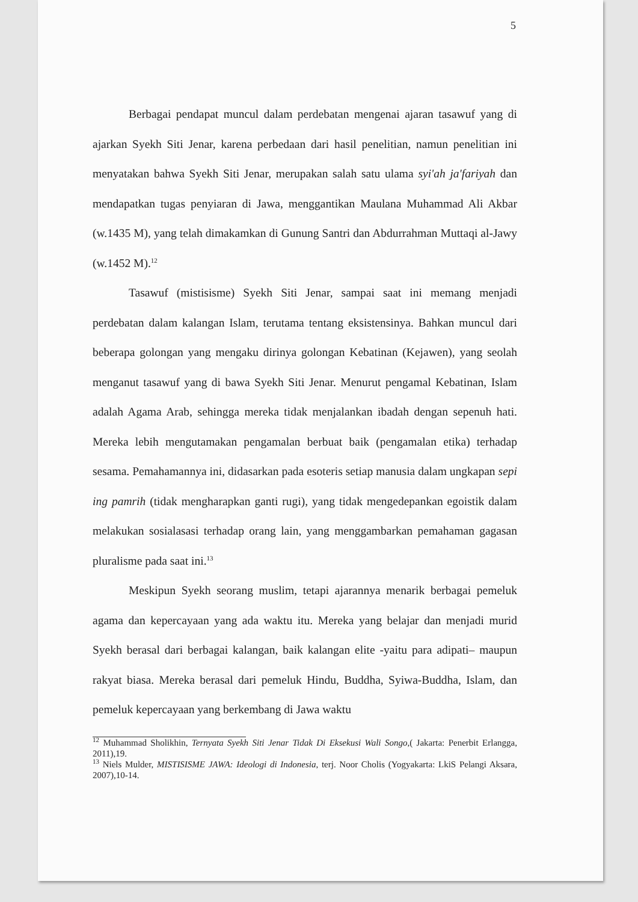5
Berbagai pendapat muncul dalam perdebatan mengenai ajaran tasawuf yang di ajarkan Syekh Siti Jenar, karena perbedaan dari hasil penelitian, namun penelitian ini menyatakan bahwa Syekh Siti Jenar, merupakan salah satu ulama syi'ah ja'fariyah dan mendapatkan tugas penyiaran di Jawa, menggantikan Maulana Muhammad Ali Akbar (w.1435 M), yang telah dimakamkan di Gunung Santri dan Abdurrahman Muttaqi al-Jawy (w.1452 M).<sup>12</sup>
Tasawuf (mistisisme) Syekh Siti Jenar, sampai saat ini memang menjadi perdebatan dalam kalangan Islam, terutama tentang eksistensinya. Bahkan muncul dari beberapa golongan yang mengaku dirinya golongan Kebatinan (Kejawen), yang seolah menganut tasawuf yang di bawa Syekh Siti Jenar. Menurut pengamal Kebatinan, Islam adalah Agama Arab, sehingga mereka tidak menjalankan ibadah dengan sepenuh hati. Mereka lebih mengutamakan pengamalan berbuat baik (pengamalan etika) terhadap sesama. Pemahamannya ini, didasarkan pada esoteris setiap manusia dalam ungkapan sepi ing pamrih (tidak mengharapkan ganti rugi), yang tidak mengedepankan egoistik dalam melakukan sosialasasi terhadap orang lain, yang menggambarkan pemahaman gagasan pluralisme pada saat ini.<sup>13</sup>
Meskipun Syekh seorang muslim, tetapi ajarannya menarik berbagai pemeluk agama dan kepercayaan yang ada waktu itu. Mereka yang belajar dan menjadi murid Syekh berasal dari berbagai kalangan, baik kalangan elite -yaitu para adipati– maupun rakyat biasa. Mereka berasal dari pemeluk Hindu, Buddha, Syiwa-Buddha, Islam, dan pemeluk kepercayaan yang berkembang di Jawa waktu
<sup>12</sup> Muhammad Sholikhin, Ternyata Syekh Siti Jenar Tidak Di Eksekusi Wali Songo,( Jakarta: Penerbit Erlangga, 2011),19.
<sup>13</sup> Niels Mulder, MISTISISME JAWA: Ideologi di Indonesia, terj. Noor Cholis (Yogyakarta: LkiS Pelangi Aksara, 2007),10-14.